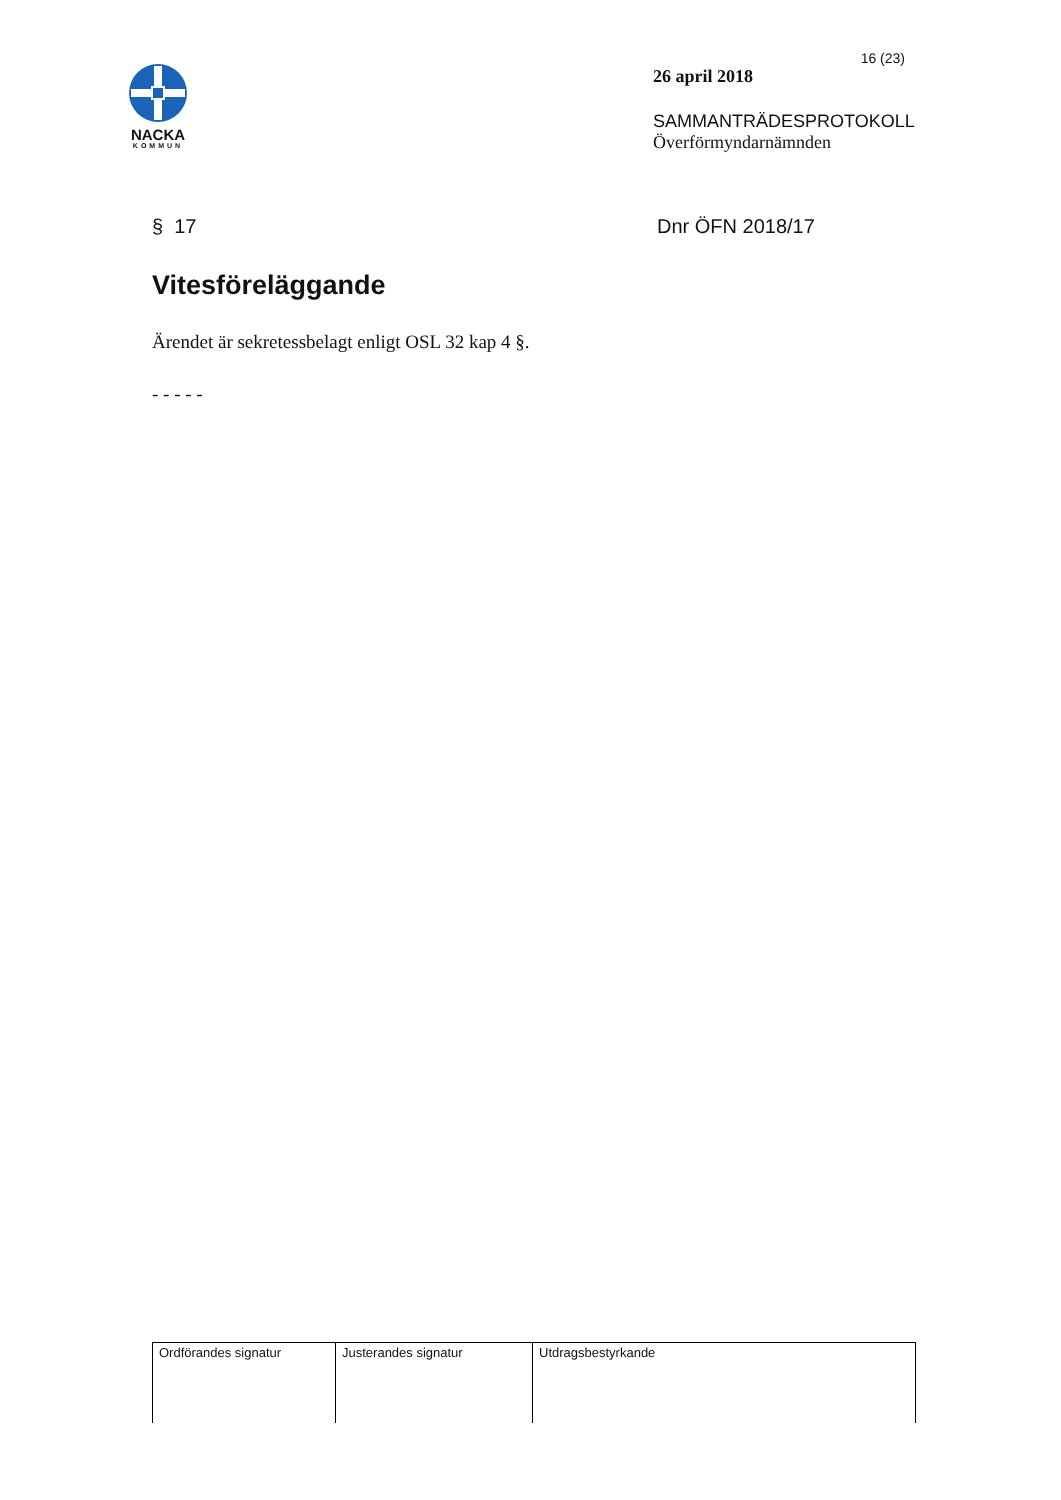NACKA
KOMMUN
16 (23)
26 april 2018
SAMMANTRÄDESPROTOKOLL
Överförmyndarnämnden
§ 17 Dnr ÖFN 2018/17
Vitesföreläggande
Ärendet är sekretessbelagt enligt OSL 32 kap 4 §.
- - - - -
| Ordförandes signatur | Justerandes signatur | Utdragsbestyrkande |